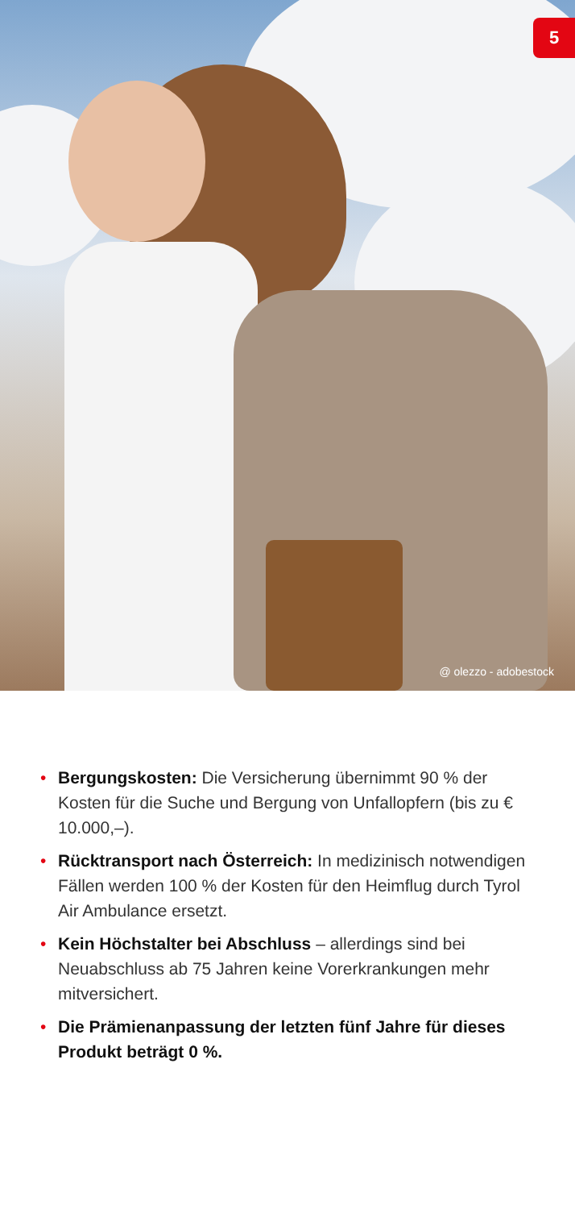5
@ olezzo - adobestock
• Bergungskosten: Die Versicherung übernimmt 90 % der Kosten für die Suche und Bergung von Unfallopfern (bis zu € 10.000,–).
• Rücktransport nach Österreich: In medizinisch not­wendigen Fällen werden 100 % der Kosten für den Heimflug durch Tyrol Air Ambulance ersetzt.
• Kein Höchstalter bei Abschluss – allerdings sind bei Neuabschluss ab 75 Jahren keine Vorerkrankungen mehr mitversichert.
• Die Prämienanpassung der letzten fünf Jahre für dieses Produkt beträgt 0 %.